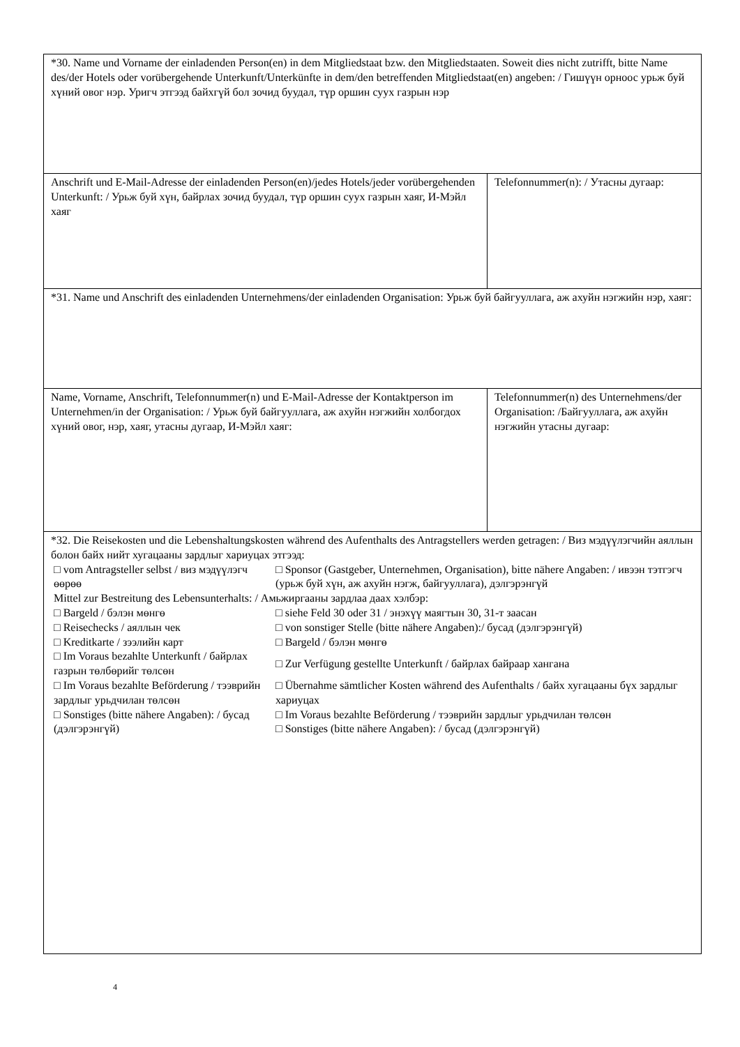| *30. Name und Vorname der einladenden Person(en) in dem Mitgliedstaat bzw. den Mitgliedstaaten. Soweit dies nicht zutrifft, bitte Name des/der Hotels oder vorübergehende Unterkunft/Unterkünfte in dem/den betreffenden Mitgliedstaat(en) angeben: / Гишүүн орноос урьж буй хүний овог нэр. Уригч этгээд байхгүй бол зочид буудал, түр оршин суух газрын нэр | |
| Anschrift und E-Mail-Adresse der einladenden Person(en)/jedes Hotels/jeder vorübergehenden Unterkunft: / Урьж буй хүн, байрлах зочид буудал, түр оршин суух газрын хаяг, И-Мэйл хаяг | Telefonnummer(n): / Утасны дугаар: |
| *31. Name und Anschrift des einladenden Unternehmens/der einladenden Organisation: Урьж буй байгууллага, аж ахуйн нэгжийн нэр, хаяг: | |
| Name, Vorname, Anschrift, Telefonnummer(n) und E-Mail-Adresse der Kontaktperson im Unternehmen/in der Organisation: / Урьж буй байгууллага, аж ахуйн нэгжийн холбогдох хүний овог, нэр, хаяг, утасны дугаар, И-Мэйл хаяг: | Telefonnummer(n) des Unternehmens/der Organisation: /Байгууллага, аж ахуйн нэгжийн утасны дугаар: |
| *32. Die Reisekosten und die Lebenshaltungskosten während des Aufenthalts des Antragstellers werden getragen: / Виз мэдүүлэгчийн аяллын болон байх нийт хугацааны зардлыг хариуцах этгээд: / □ vom Antragsteller selbst / виз мэдүүлэгч өөрөө / □ Sponsor (Gastgeber, Unternehmen, Organisation), bitte nähere Angaben: / ивээн тэтгэгч (урьж буй хүн, аж ахуйн нэгж, байгууллага), дэлгэрэнгүй / / Mittel zur Bestreitung des Lebensunterhalts: / Амьжиргааны зардлаа даах хэлбэр: / / / □ Bargeld / бэлэн мөнгө / □ siehe Feld 30 oder 31 / энэхүү маягтын 30, 31-т заасан / / □ Reisechecks / аяллын чек / □ von sonstiger Stelle (bitte nähere Angaben):/ бусад (дэлгэрэнгүй) / / □ Kreditkarte / зээлийн карт / □ Bargeld / бэлэн мөнгө / / □ Im Voraus bezahlte Unterkunft / байрлах газрын төлбөрийг төлсөн / □ Zur Verfügung gestellte Unterkunft / байрлах байраар хангана / / □ Im Voraus bezahlte Beförderung / тээврийн зардлыг урьдчилан төлсөн / □ Übernahme sämtlicher Kosten während des Aufenthalts / байх хугацааны бүх зардлыг хариуцах / / □ Sonstiges (bitte nähere Angaben): / бусад (дэлгэрэнгүй) / □ Im Voraus bezahlte Beförderung / тээврийн зардлыг урьдчилан төлсөн □ Sonstiges (bitte nähere Angaben): / бусад (дэлгэрэнгүй) / | |
4